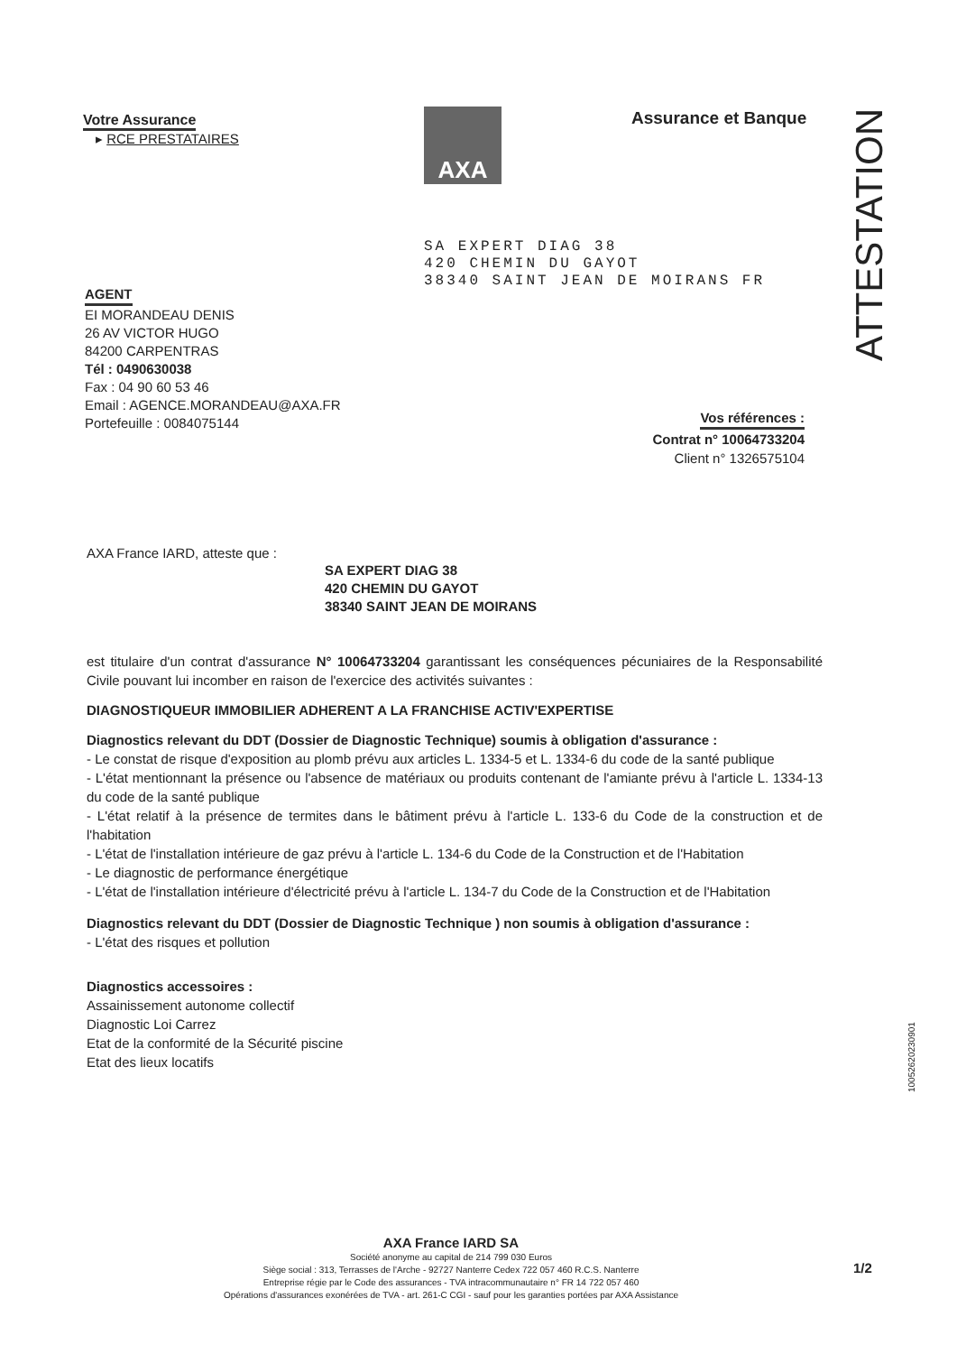Votre Assurance
▸ RCE PRESTATAIRES
AXA Assurance et Banque
ATTESTATION
SA EXPERT DIAG 38
420 CHEMIN DU GAYOT
38340 SAINT JEAN DE MOIRANS FR
AGENT
EI MORANDEAU DENIS
26 AV VICTOR HUGO
84200 CARPENTRAS
Tél : 0490630038
Fax : 04 90 60 53 46
Email : AGENCE.MORANDEAU@AXA.FR
Portefeuille : 0084075144
Vos références :
Contrat n° 10064733204
Client n° 1326575104
AXA France IARD, atteste que :
SA EXPERT DIAG 38
420 CHEMIN DU GAYOT
38340 SAINT JEAN DE MOIRANS
est titulaire d'un contrat d'assurance N° 10064733204 garantissant les conséquences pécuniaires de la Responsabilité Civile pouvant lui incomber en raison de l'exercice des activités suivantes :
DIAGNOSTIQUEUR IMMOBILIER ADHERENT A LA FRANCHISE ACTIV'EXPERTISE
Diagnostics relevant du DDT (Dossier de Diagnostic Technique) soumis à obligation d'assurance :
- Le constat de risque d'exposition au plomb prévu aux articles L. 1334-5 et L. 1334-6 du code de la santé publique
- L'état mentionnant la présence ou l'absence de matériaux ou produits contenant de l'amiante prévu à l'article L. 1334-13 du code de la santé publique
- L'état relatif à la présence de termites dans le bâtiment prévu à l'article L. 133-6 du Code de la construction et de l'habitation
- L'état de l'installation intérieure de gaz prévu à l'article L. 134-6 du Code de la Construction et de l'Habitation
- Le diagnostic de performance énergétique
- L'état de l'installation intérieure d'électricité prévu à l'article L. 134-7 du Code de la Construction et de l'Habitation
Diagnostics relevant du DDT (Dossier de Diagnostic Technique ) non soumis à obligation d'assurance :
- L'état des risques et pollution
Diagnostics accessoires :
Assainissement autonome collectif
Diagnostic Loi Carrez
Etat de la conformité de la Sécurité piscine
Etat des lieux locatifs
10052620230901
AXA France IARD SA
Société anonyme au capital de 214 799 030 Euros
Siège social : 313, Terrasses de l'Arche - 92727 Nanterre Cedex 722 057 460 R.C.S. Nanterre
Entreprise régie par le Code des assurances - TVA intracommunautaire n° FR 14 722 057 460
Opérations d'assurances exonérées de TVA - art. 261-C CGI - sauf pour les garanties portées par AXA Assistance
1/2